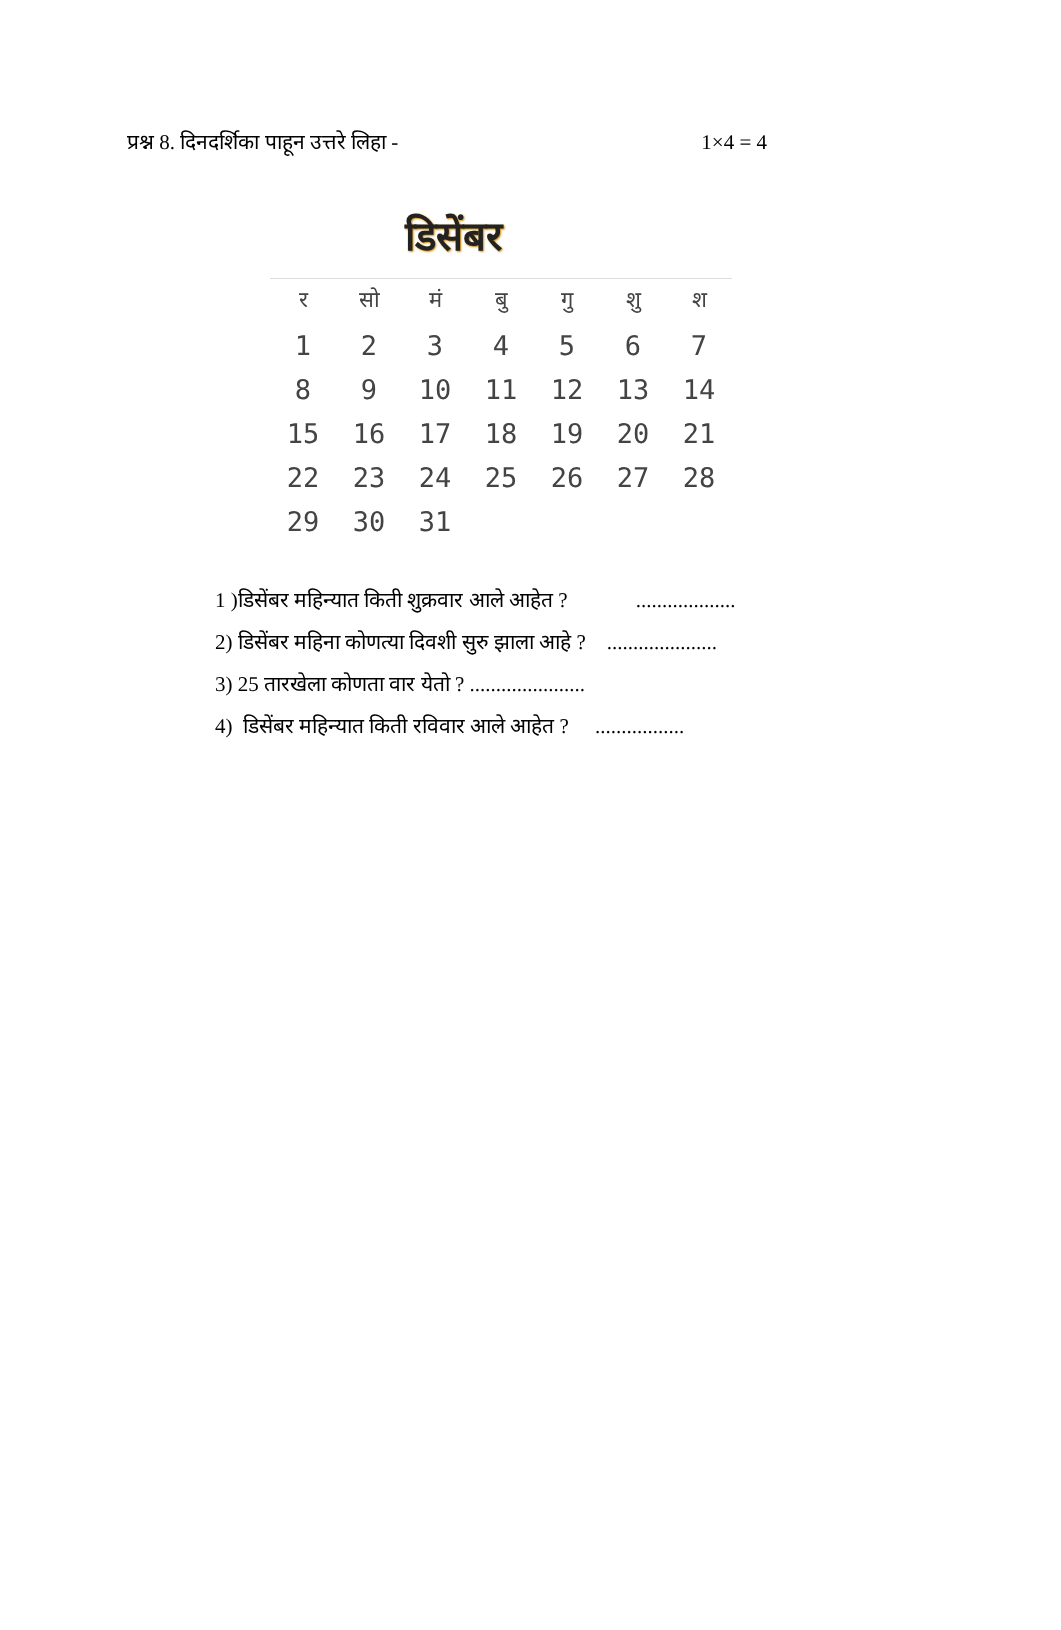प्रश्न 8. दिनदर्शिका पाहून उत्तरे लिहा - 1×4 = 4
डिसेंबर
| र | सो | मं | बु | गु | शु | श |
| --- | --- | --- | --- | --- | --- | --- |
| 1 | 2 | 3 | 4 | 5 | 6 | 7 |
| 8 | 9 | 10 | 11 | 12 | 13 | 14 |
| 15 | 16 | 17 | 18 | 19 | 20 | 21 |
| 22 | 23 | 24 | 25 | 26 | 27 | 28 |
| 29 | 30 | 31 | | | | |
1 )डिसेंबर महिन्यात किती शुक्रवार आले आहेत ? ...................
2) डिसेंबर महिना कोणत्या दिवशी सुरु झाला आहे ? .....................
3) 25 तारखेला कोणता वार येतो ? ......................
4) डिसेंबर महिन्यात किती रविवार आले आहेत ? .................